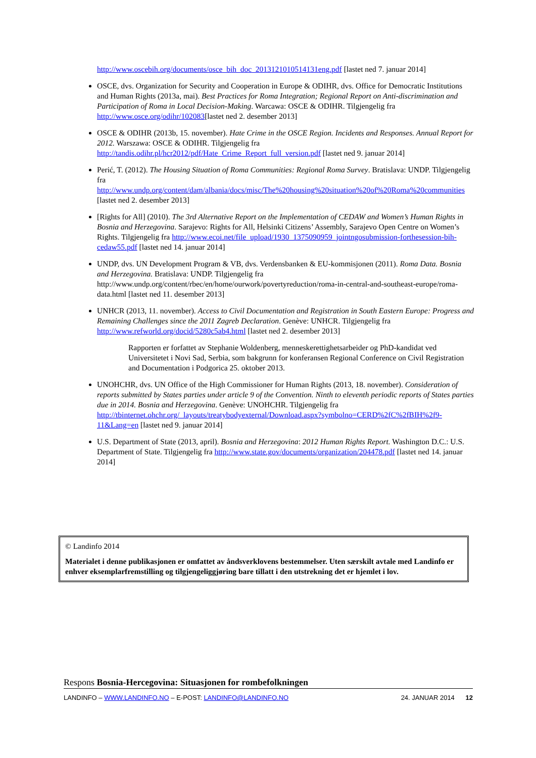http://www.oscebih.org/documents/osce_bih_doc_2013121010514131eng.pdf [lastet ned 7. januar 2014]
OSCE, dvs. Organization for Security and Cooperation in Europe & ODIHR, dvs. Office for Democratic Institutions and Human Rights (2013a, mai). Best Practices for Roma Integration; Regional Report on Anti-discrimination and Participation of Roma in Local Decision-Making. Warcawa: OSCE & ODIHR. Tilgjengelig fra http://www.osce.org/odihr/102083[lastet ned 2. desember 2013]
OSCE & ODIHR (2013b, 15. november). Hate Crime in the OSCE Region. Incidents and Responses. Annual Report for 2012. Warszawa: OSCE & ODIHR. Tilgjengelig fra http://tandis.odihr.pl/hcr2012/pdf/Hate_Crime_Report_full_version.pdf [lastet ned 9. januar 2014]
Perić, T. (2012). The Housing Situation of Roma Communities: Regional Roma Survey. Bratislava: UNDP. Tilgjengelig fra http://www.undp.org/content/dam/albania/docs/misc/The%20housing%20situation%20of%20Roma%20communities [lastet ned 2. desember 2013]
[Rights for All] (2010). The 3rd Alternative Report on the Implementation of CEDAW and Women’s Human Rights in Bosnia and Herzegovina. Sarajevo: Rights for All, Helsinki Citizens’ Assembly, Sarajevo Open Centre on Women’s Rights. Tilgjengelig fra http://www.ecoi.net/file_upload/1930_1375090959_jointngosubmission-forthesession-bih-cedaw55.pdf [lastet ned 14. januar 2014]
UNDP, dvs. UN Development Program & VB, dvs. Verdensbanken & EU-kommisjonen (2011). Roma Data. Bosnia and Herzegovina. Bratislava: UNDP. Tilgjengelig fra http://www.undp.org/content/rbec/en/home/ourwork/povertyreduction/roma-in-central-and-southeast-europe/roma-data.html [lastet ned 11. desember 2013]
UNHCR (2013, 11. november). Access to Civil Documentation and Registration in South Eastern Europe: Progress and Remaining Challenges since the 2011 Zagreb Declaration. Genève: UNHCR. Tilgjengelig fra http://www.refworld.org/docid/5280c5ab4.html [lastet ned 2. desember 2013]
Rapporten er forfattet av Stephanie Woldenberg, menneskerettighetsarbeider og PhD-kandidat ved Universitetet i Novi Sad, Serbia, som bakgrunn for konferansen Regional Conference on Civil Registration and Documentation i Podgorica 25. oktober 2013.
UNOHCHR, dvs. UN Office of the High Commissioner for Human Rights (2013, 18. november). Consideration of reports submitted by States parties under article 9 of the Convention. Ninth to eleventh periodic reports of States parties due in 2014. Bosnia and Herzegovina. Genève: UNOHCHR. Tilgjengelig fra http://tbinternet.ohchr.org/_layouts/treatybodyexternal/Download.aspx?symbolno=CERD%2fC%2fBIH%2f9-11&Lang=en [lastet ned 9. januar 2014]
U.S. Department of State (2013, april). Bosnia and Herzegovina: 2012 Human Rights Report. Washington D.C.: U.S. Department of State. Tilgjengelig fra http://www.state.gov/documents/organization/204478.pdf [lastet ned 14. januar 2014]
© Landinfo 2014
Materialet i denne publikasjonen er omfattet av åndsverklovens bestemmelser. Uten særskilt avtale med Landinfo er enhver eksemplarfremstilling og tilgjengeliggjøring bare tillatt i den utstrekning det er hjemlet i lov.
Respons Bosnia-Hercegovina: Situasjonen for rombefolkningen
LANDINFO – WWW.LANDINFO.NO – E-POST: LANDINFO@LANDINFO.NO 24. JANUAR 2014 12